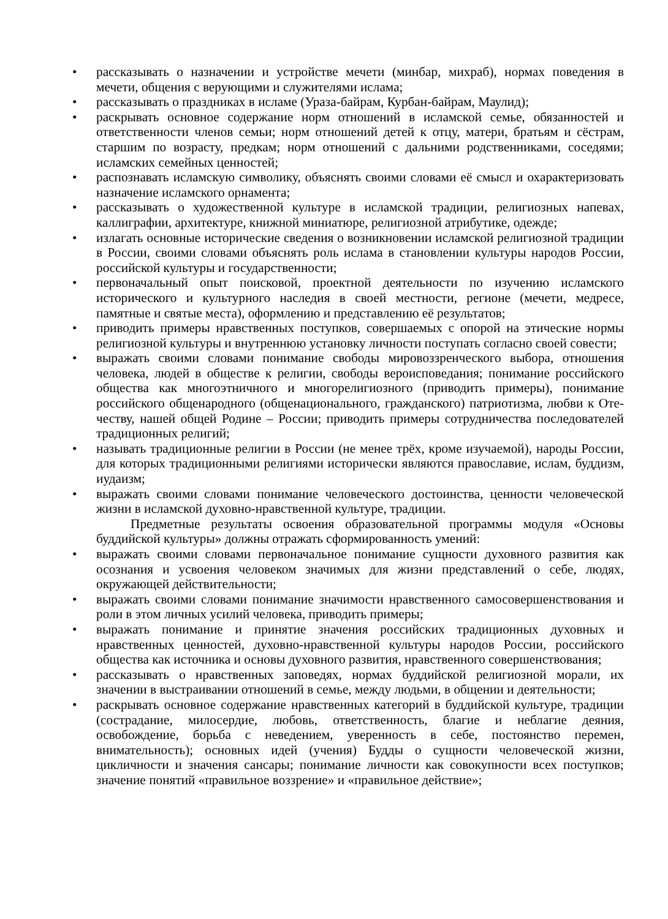• рассказывать о назначении и устройстве мечети (минбар, михраб), нормах поведения в мечети, общения с верующими и служителями ислама;
• рассказывать о праздниках в исламе (Ураза-байрам, Курбан-байрам, Маулид);
• раскрывать основное содержание норм отношений в исламской семье, обязанностей и ответственности членов семьи; норм отношений детей к отцу, матери, братьям и сёстрам, старшим по возрасту, предкам; норм отношений с дальними родственниками, соседями; исламских семейных ценностей;
• распознавать исламскую символику, объяснять своими словами её смысл и охарактеризовать назначение исламского орнамента;
• рассказывать о художественной культуре в исламской традиции, религиозных напевах, каллиграфии, архитектуре, книжной миниатюре, религиозной атрибутике, одежде;
• излагать основные исторические сведения о возникновении исламской религиозной традиции в России, своими словами объяснять роль ислама в становлении культуры народов России, российской культуры и государственности;
• первоначальный опыт поисковой, проектной деятельности по изучению исламского исторического и культурного наследия в своей местности, регионе (мечети, медресе, памятные и святые места), оформлению и представлению её результатов;
• приводить примеры нравственных поступков, совершаемых с опорой на этические нормы религиозной культуры и внутреннюю установку личности поступать согласно своей совести;
• выражать своими словами понимание свободы мировоззренческого выбора, отношения человека, людей в обществе к религии, свободы вероисповедания; понимание российского общества как многоэтничного и многорелигиозного (приводить примеры), понимание российского общенародного (общенационального, гражданского) патриотизма, любви к Оте-честву, нашей общей Родине – России; приводить примеры сотрудничества последователей традиционных религий;
• называть традиционные религии в России (не менее трёх, кроме изучаемой), народы России, для которых традиционными религиями исторически являются православие, ислам, буддизм, иудаизм;
• выражать своими словами понимание человеческого достоинства, ценности человеческой жизни в исламской духовно-нравственной культуре, традиции.
Предметные результаты освоения образовательной программы модуля «Основы буддийской культуры» должны отражать сформированность умений:
• выражать своими словами первоначальное понимание сущности духовного развития как осознания и усвоения человеком значимых для жизни представлений о себе, людях, окружающей действительности;
• выражать своими словами понимание значимости нравственного самосовершенствования и роли в этом личных усилий человека, приводить примеры;
• выражать понимание и принятие значения российских традиционных духовных и нравственных ценностей, духовно-нравственной культуры народов России, российского общества как источника и основы духовного развития, нравственного совершенствования;
• рассказывать о нравственных заповедях, нормах буддийской религиозной морали, их значении в выстраивании отношений в семье, между людьми, в общении и деятельности;
• раскрывать основное содержание нравственных категорий в буддийской культуре, традиции (сострадание, милосердие, любовь, ответственность, благие и неблагие деяния, освобождение, борьба с неведением, уверенность в себе, постоянство перемен, внимательность); основных идей (учения) Будды о сущности человеческой жизни, цикличности и значения сансары; понимание личности как совокупности всех поступков; значение понятий «правильное воззрение» и «правильное действие»;